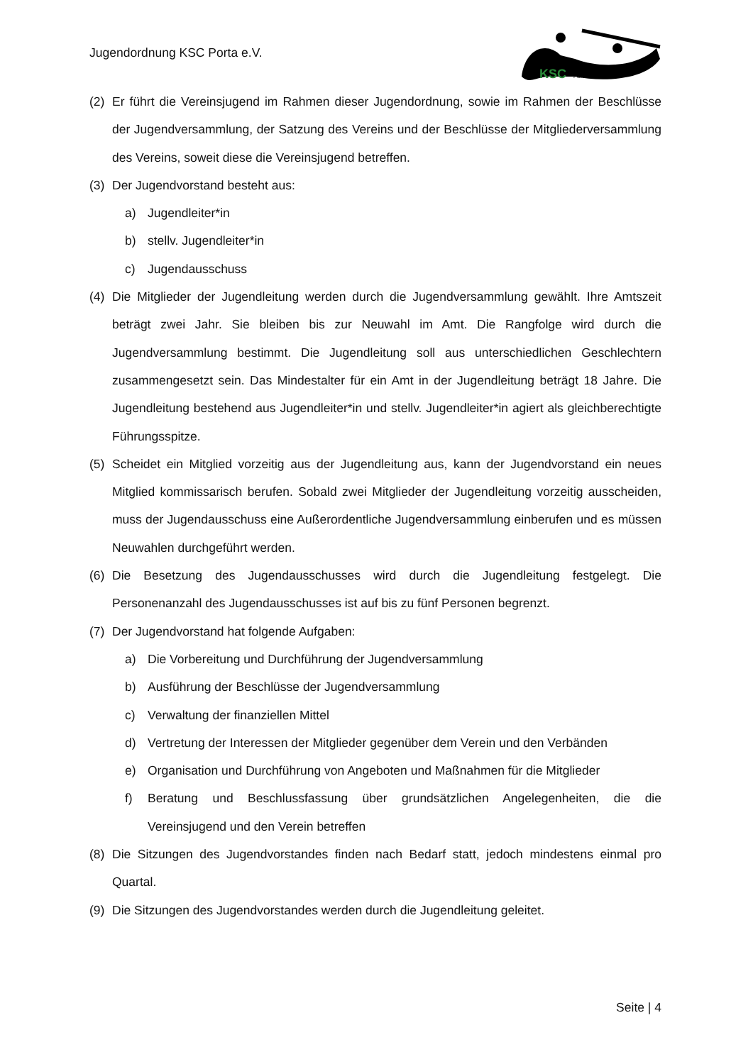Jugendordnung KSC Porta e.V.
KSC
PORTA
(2) Er führt die Vereinsjugend im Rahmen dieser Jugendordnung, sowie im Rahmen der Beschlüsse der Jugendversammlung, der Satzung des Vereins und der Beschlüsse der Mitgliederversammlung des Vereins, soweit diese die Vereinsjugend betreffen.
(3) Der Jugendvorstand besteht aus:
a) Jugendleiter*in
b) stellv. Jugendleiter*in
c) Jugendausschuss
(4) Die Mitglieder der Jugendleitung werden durch die Jugendversammlung gewählt. Ihre Amtszeit beträgt zwei Jahr. Sie bleiben bis zur Neuwahl im Amt. Die Rangfolge wird durch die Jugendversammlung bestimmt. Die Jugendleitung soll aus unterschiedlichen Geschlechtern zusammengesetzt sein. Das Mindestalter für ein Amt in der Jugendleitung beträgt 18 Jahre. Die Jugendleitung bestehend aus Jugendleiter*in und stellv. Jugendleiter*in agiert als gleichberechtigte Führungsspitze.
(5) Scheidet ein Mitglied vorzeitig aus der Jugendleitung aus, kann der Jugendvorstand ein neues Mitglied kommissarisch berufen. Sobald zwei Mitglieder der Jugendleitung vorzeitig ausscheiden, muss der Jugendausschuss eine Außerordentliche Jugendversammlung einberufen und es müssen Neuwahlen durchgeführt werden.
(6) Die Besetzung des Jugendausschusses wird durch die Jugendleitung festgelegt. Die Personenanzahl des Jugendausschusses ist auf bis zu fünf Personen begrenzt.
(7) Der Jugendvorstand hat folgende Aufgaben:
a) Die Vorbereitung und Durchführung der Jugendversammlung
b) Ausführung der Beschlüsse der Jugendversammlung
c) Verwaltung der finanziellen Mittel
d) Vertretung der Interessen der Mitglieder gegenüber dem Verein und den Verbänden
e) Organisation und Durchführung von Angeboten und Maßnahmen für die Mitglieder
f) Beratung und Beschlussfassung über grundsätzlichen Angelegenheiten, die die Vereinsjugend und den Verein betreffen
(8) Die Sitzungen des Jugendvorstandes finden nach Bedarf statt, jedoch mindestens einmal pro Quartal.
(9) Die Sitzungen des Jugendvorstandes werden durch die Jugendleitung geleitet.
Seite | 4